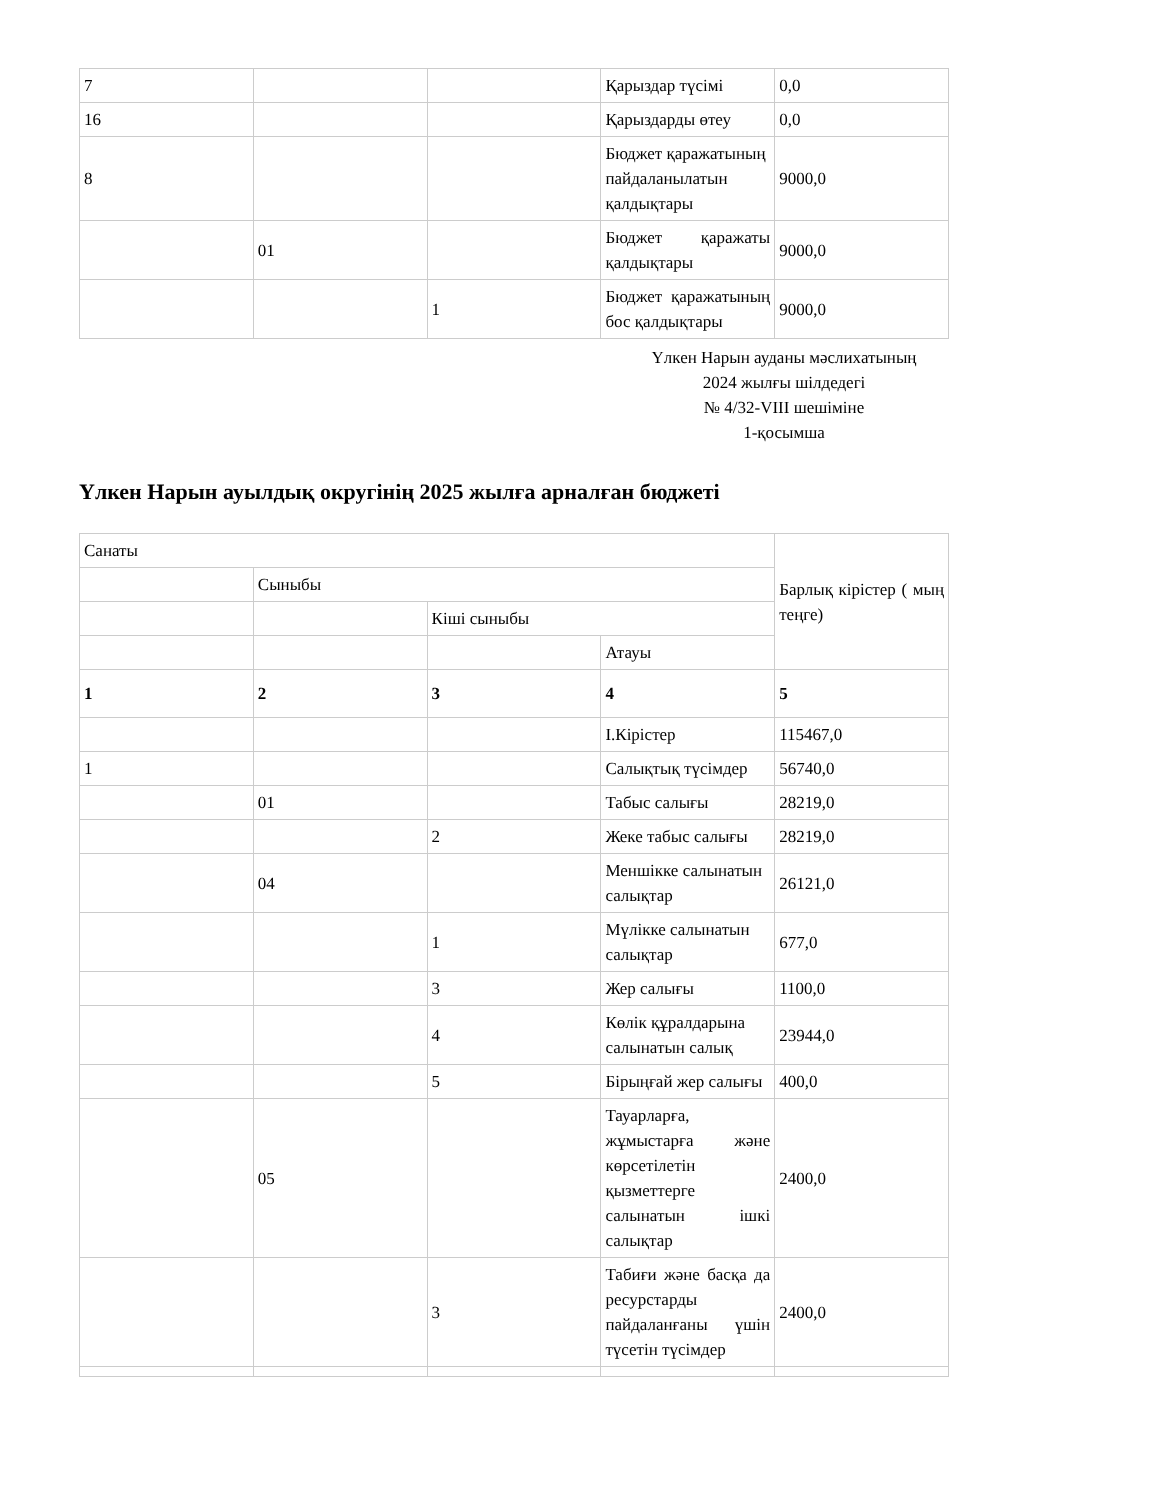| 7 | | | Қарыздар түсімі | 0,0 |
| 16 | | | Қарыздарды өтеу | 0,0 |
| 8 | | | Бюджет қаражатының пайдаланылатын қалдықтары | 9000,0 |
| | 01 | | Бюджет қаражаты қалдықтары | 9000,0 |
| | | 1 | Бюджет қаражатының бос қалдықтары | 9000,0 |
Үлкен Нарын ауданы мәслихатының
2024 жылғы шілдедегі
№ 4/32-VIII шешіміне
1-қосымша
Үлкен Нарын ауылдық округінің 2025 жылға арналған бюджеті
| Санаты | | | | Барлық кірістер ( мың теңге) |
| | Сыныбы | | | |
| | | Кіші сыныбы | | |
| | | | Атауы | |
| 1 | 2 | 3 | 4 | 5 |
| | | | I.Кірістер | 115467,0 |
| 1 | | | Салықтық түсімдер | 56740,0 |
| | 01 | | Табыс салығы | 28219,0 |
| | | 2 | Жеке табыс салығы | 28219,0 |
| | 04 | | Меншікке салынатын салықтар | 26121,0 |
| | | 1 | Мүлікке салынатын салықтар | 677,0 |
| | | 3 | Жер салығы | 1100,0 |
| | | 4 | Көлік құралдарына салынатын салық | 23944,0 |
| | | 5 | Бірыңғай жер салығы | 400,0 |
| | 05 | | Тауарларға, жұмыстарға және көрсетілетін қызметтерге салынатын ішкі салықтар | 2400,0 |
| | | 3 | Табиғи және басқа да ресурстарды пайдаланғаны үшін түсетін түсімдер | 2400,0 |